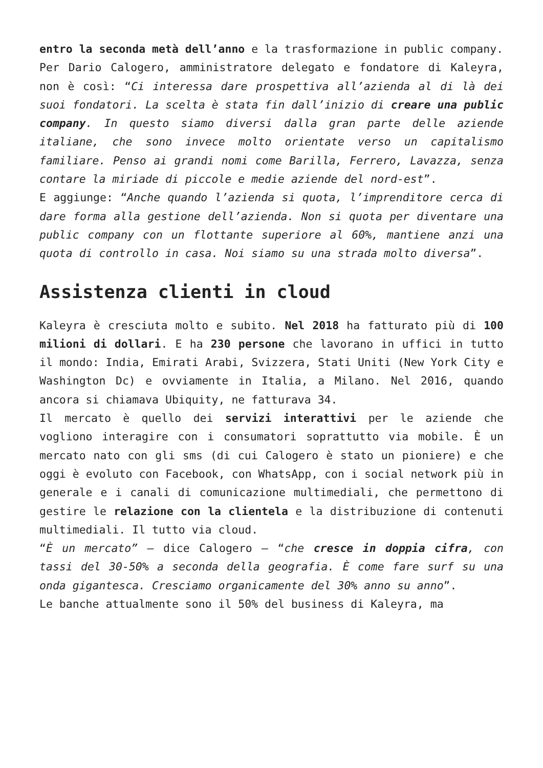entro la seconda metà dell’anno e la trasformazione in public company.
Per Dario Calogero, amministratore delegato e fondatore di Kaleyra, non è così: “Ci interessa dare prospettiva all’azienda al di là dei suoi fondatori. La scelta è stata fin dall’inizio di creare una public company. In questo siamo diversi dalla gran parte delle aziende italiane, che sono invece molto orientate verso un capitalismo familiare. Penso ai grandi nomi come Barilla, Ferrero, Lavazza, senza contare la miriade di piccole e medie aziende del nord-est”.
E aggiunge: “Anche quando l’azienda si quota, l’imprenditore cerca di dare forma alla gestione dell’azienda. Non si quota per diventare una public company con un flottante superiore al 60%, mantiene anzi una quota di controllo in casa. Noi siamo su una strada molto diversa”.
Assistenza clienti in cloud
Kaleyra è cresciuta molto e subito. Nel 2018 ha fatturato più di 100 milioni di dollari. E ha 230 persone che lavorano in uffici in tutto il mondo: India, Emirati Arabi, Svizzera, Stati Uniti (New York City e Washington Dc) e ovviamente in Italia, a Milano. Nel 2016, quando ancora si chiamava Ubiquity, ne fatturava 34.
Il mercato è quello dei servizi interattivi per le aziende che vogliono interagire con i consumatori soprattutto via mobile. È un mercato nato con gli sms (di cui Calogero è stato un pioniere) e che oggi è evoluto con Facebook, con WhatsApp, con i social network più in generale e i canali di comunicazione multimediali, che permettono di gestire le relazione con la clientela e la distribuzione di contenuti multimediali. Il tutto via cloud.
“È un mercato” – dice Calogero – “che cresce in doppia cifra, con tassi del 30-50% a seconda della geografia. È come fare surf su una onda gigantesca. Cresciamo organicamente del 30% anno su anno”.
Le banche attualmente sono il 50% del business di Kaleyra, ma